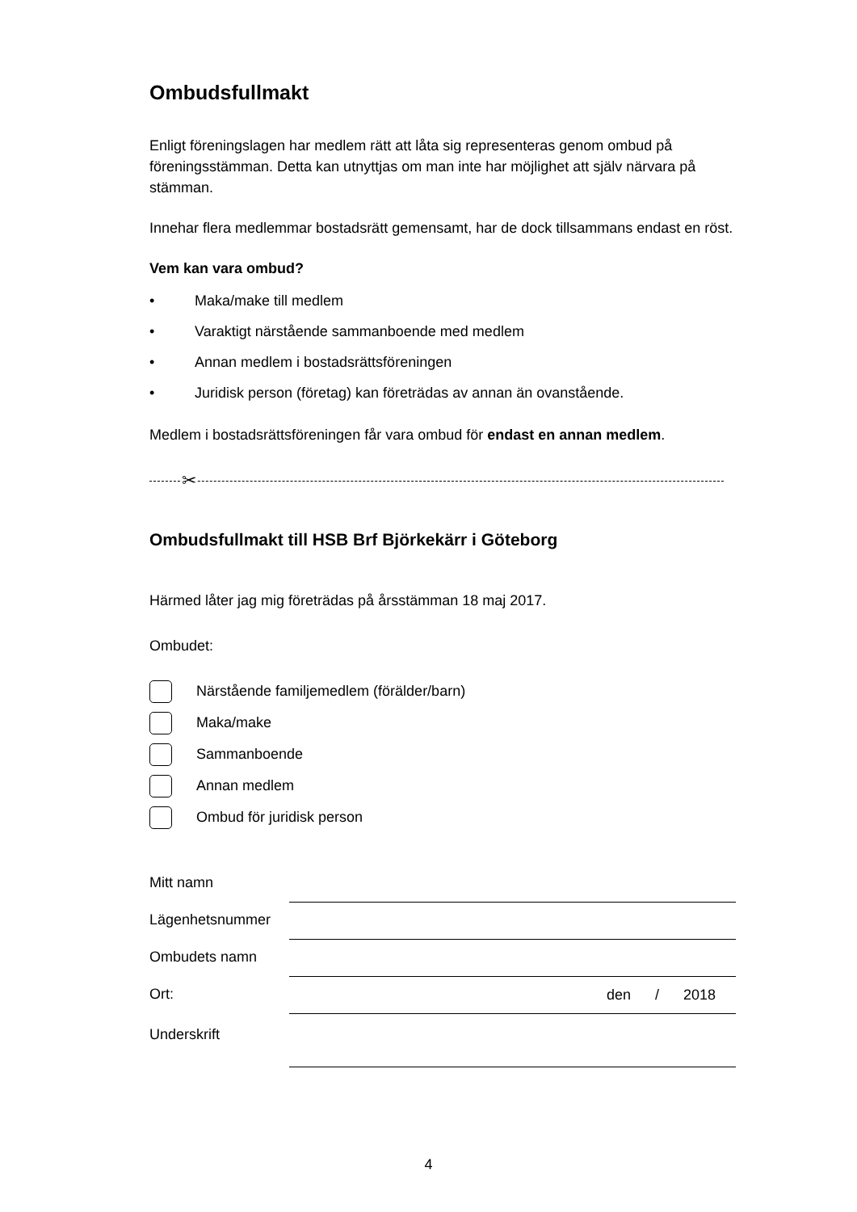Ombudsfullmakt
Enligt föreningslagen har medlem rätt att låta sig representeras genom ombud på föreningsstämman. Detta kan utnyttjas om man inte har möjlighet att själv närvara på stämman.
Innehar flera medlemmar bostadsrätt gemensamt, har de dock tillsammans endast en röst.
Vem kan vara ombud?
• Maka/make till medlem
• Varaktigt närstående sammanboende med medlem
• Annan medlem i bostadsrättsföreningen
• Juridisk person (företag) kan företrädas av annan än ovanstående.
Medlem i bostadsrättsföreningen får vara ombud för endast en annan medlem.
✂
Ombudsfullmakt till HSB Brf Björkekärr i Göteborg
Härmed låter jag mig företrädas på årsstämman 18 maj 2017.
Ombudet:
Närstående familjemedlem (förälder/barn)
Maka/make
Sammanboende
Annan medlem
Ombud för juridisk person
Mitt namn
Lägenhetsnummer
Ombudets namn
Ort:
den / 2018
Underskrift
4